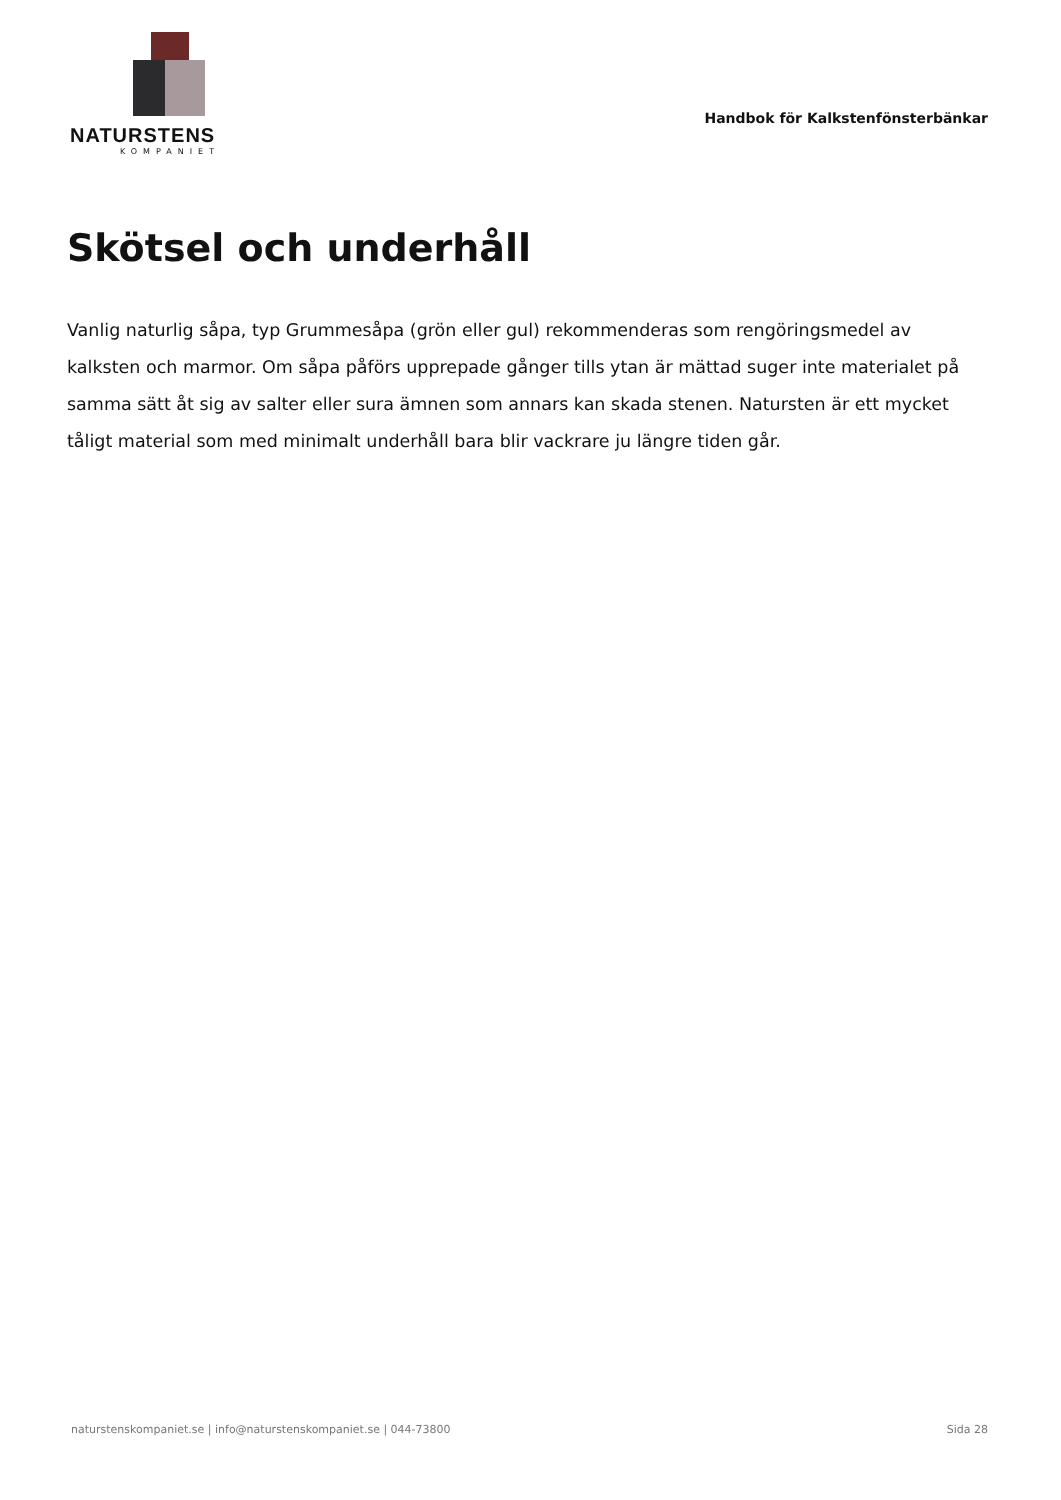NATURSTENS
KOMPANIET
Handbok för Kalkstenfönsterbänkar
Skötsel och underhåll
Vanlig naturlig såpa, typ Grummesåpa (grön eller gul) rekommenderas som rengöringsmedel av kalksten och marmor. Om såpa påförs upprepade gånger tills ytan är mättad suger inte materialet på samma sätt åt sig av salter eller sura ämnen som annars kan skada stenen. Natursten är ett mycket tåligt material som med minimalt underhåll bara blir vackrare ju längre tiden går.
naturstenskompaniet.se | info@naturstenskompaniet.se | 044-73800 Sida 28